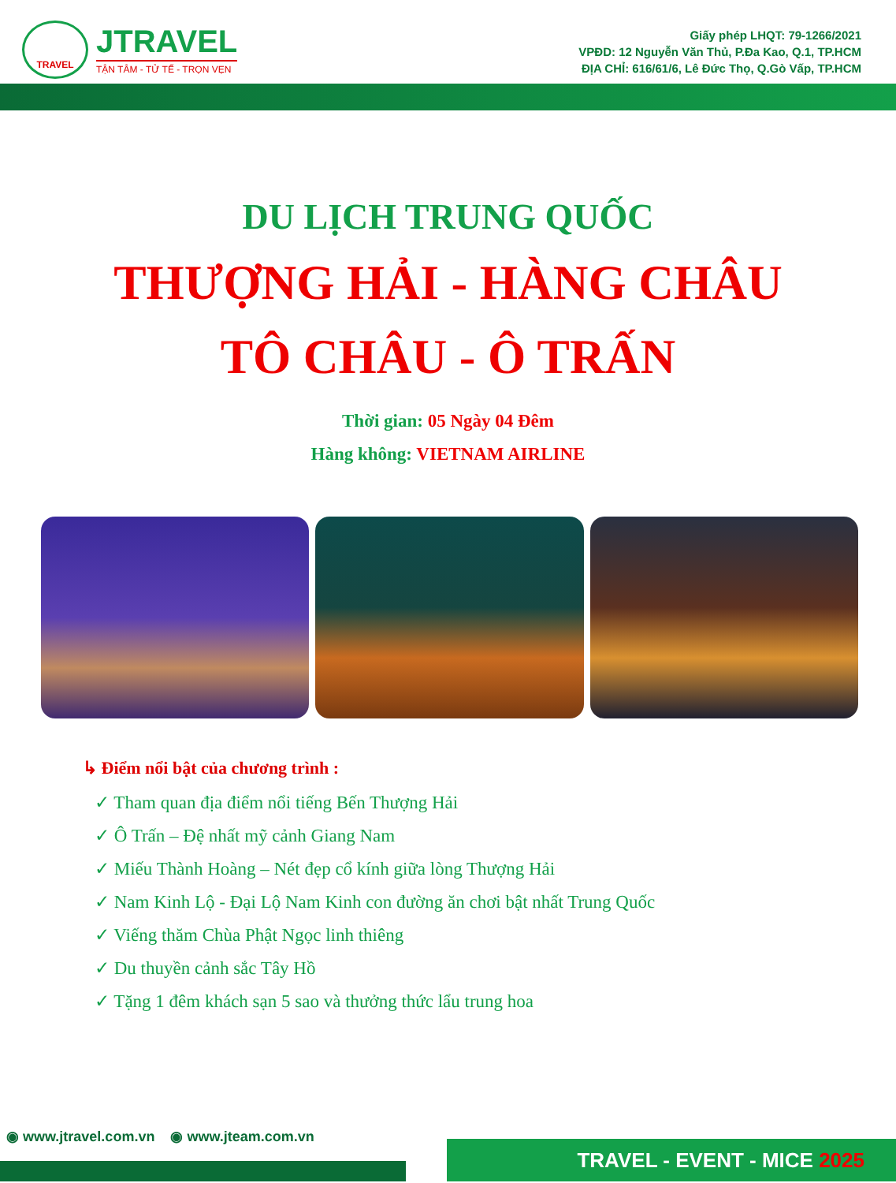TRAVEL
JTRAVEL
TẬN TÂM - TỬ TẾ - TRỌN VẸN
Giấy phép LHQT: 79-1266/2021
VPĐD: 12 Nguyễn Văn Thủ, P.Đa Kao, Q.1, TP.HCM
ĐỊA CHỈ: 616/61/6, Lê Đức Thọ, Q.Gò Vấp, TP.HCM
DU LỊCH TRUNG QUỐC
THƯỢNG HẢI - HÀNG CHÂU
TÔ CHÂU - Ô TRẤN
Thời gian: 05 Ngày 04 Đêm
Hàng không: VIETNAM AIRLINE
↳ Điểm nổi bật của chương trình :
✓ Tham quan địa điểm nổi tiếng Bến Thượng Hải
✓ Ô Trấn – Đệ nhất mỹ cảnh Giang Nam
✓ Miếu Thành Hoàng – Nét đẹp cổ kính giữa lòng Thượng Hải
✓ Nam Kinh Lộ - Đại Lộ Nam Kinh con đường ăn chơi bật nhất Trung Quốc
✓ Viếng thăm Chùa Phật Ngọc linh thiêng
✓ Du thuyền cảnh sắc Tây Hồ
✓ Tặng 1 đêm khách sạn 5 sao và thưởng thức lẩu trung hoa
◉ www.jtravel.com.vn ◉ www.jteam.com.vn
TRAVEL - EVENT - MICE 2025